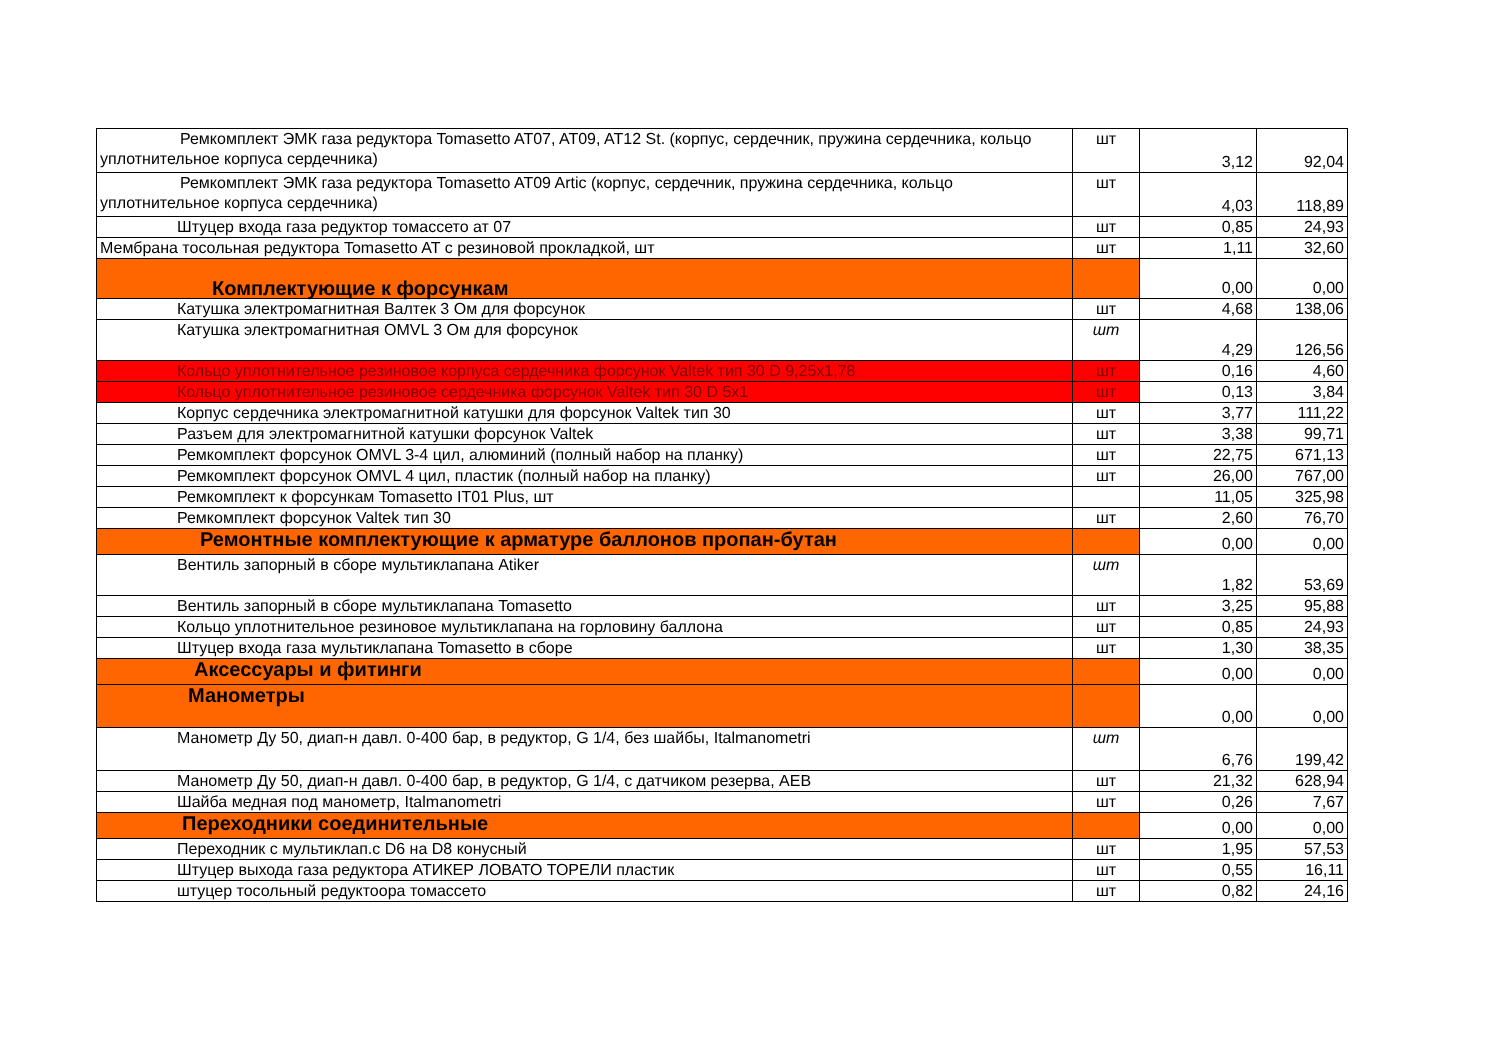| Ремкомплект ЭМК газа редуктора Tomasetto AT07, AT09, AT12 St. (корпус, сердечник, пружина сердечника, кольцо уплотнительное корпуса сердечника) | шт | 3,12 | 92,04 |
| Ремкомплект ЭМК газа редуктора Tomasetto AT09 Artic (корпус, сердечник, пружина сердечника, кольцо уплотнительное корпуса сердечника) | шт | 4,03 | 118,89 |
| Штуцер входа газа редуктор томассето ат 07 | шт | 0,85 | 24,93 |
| Мембрана тосольная редуктора Tomasetto AT с резиновой прокладкой, шт | шт | 1,11 | 32,60 |
| Комплектующие к форсункам | | 0,00 | 0,00 |
| Катушка электромагнитная Валтек 3 Ом для форсунок | шт | 4,68 | 138,06 |
| Катушка электромагнитная OMVL 3 Ом для форсунок | шт | 4,29 | 126,56 |
| Кольцо уплотнительное резиновое корпуса сердечника форсунок Valtek тип 30 D 9,25x1,78 | шт | 0,16 | 4,60 |
| Кольцо уплотнительное резиновое сердечника форсунок Valtek тип 30 D 5x1 | шт | 0,13 | 3,84 |
| Корпус сердечника электромагнитной катушки для форсунок Valtek тип 30 | шт | 3,77 | 111,22 |
| Разъем для электромагнитной катушки форсунок Valtek | шт | 3,38 | 99,71 |
| Ремкомплект форсунок OMVL 3-4 цил, алюминий (полный набор на планку) | шт | 22,75 | 671,13 |
| Ремкомплект форсунок OMVL 4 цил, пластик (полный набор на планку) | шт | 26,00 | 767,00 |
| Ремкомплект к форсункам Tomasetto IT01 Plus, шт | | 11,05 | 325,98 |
| Ремкомплект форсунок Valtek тип 30 | шт | 2,60 | 76,70 |
| Ремонтные комплектующие к арматуре баллонов пропан-бутан | | 0,00 | 0,00 |
| Вентиль запорный в сборе мультиклапана Atiker | шт | 1,82 | 53,69 |
| Вентиль запорный в сборе мультиклапана Tomasetto | шт | 3,25 | 95,88 |
| Кольцо уплотнительное резиновое мультиклапана на горловину баллона | шт | 0,85 | 24,93 |
| Штуцер входа газа мультиклапана Tomasetto в сборе | шт | 1,30 | 38,35 |
| Аксессуары и фитинги | | 0,00 | 0,00 |
| Манометры | | 0,00 | 0,00 |
| Манометр Ду 50, диап-н давл. 0-400 бар, в редуктор, G 1/4, без шайбы, Italmanometri | шт | 6,76 | 199,42 |
| Манометр Ду 50, диап-н давл. 0-400 бар, в редуктор, G 1/4, с датчиком резерва, AEB | шт | 21,32 | 628,94 |
| Шайба медная под манометр, Italmanometri | шт | 0,26 | 7,67 |
| Переходники соединительные | | 0,00 | 0,00 |
| Переходник с мультиклап.с D6 на D8 конусный | шт | 1,95 | 57,53 |
| Штуцер выхода газа редуктора АТИКЕР ЛОВАТО ТОРЕЛИ пластик | шт | 0,55 | 16,11 |
| штуцер тосольный редуктоора томассето | шт | 0,82 | 24,16 |